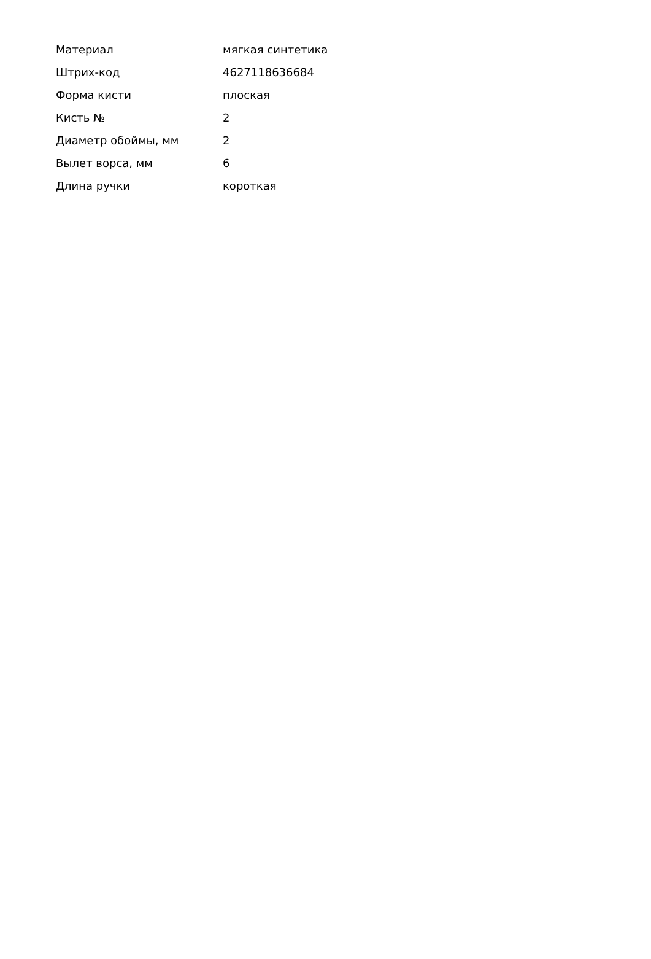| Материал | мягкая синтетика |
| Штрих-код | 4627118636684 |
| Форма кисти | плоская |
| Кисть № | 2 |
| Диаметр обоймы, мм | 2 |
| Вылет ворса, мм | 6 |
| Длина ручки | короткая |